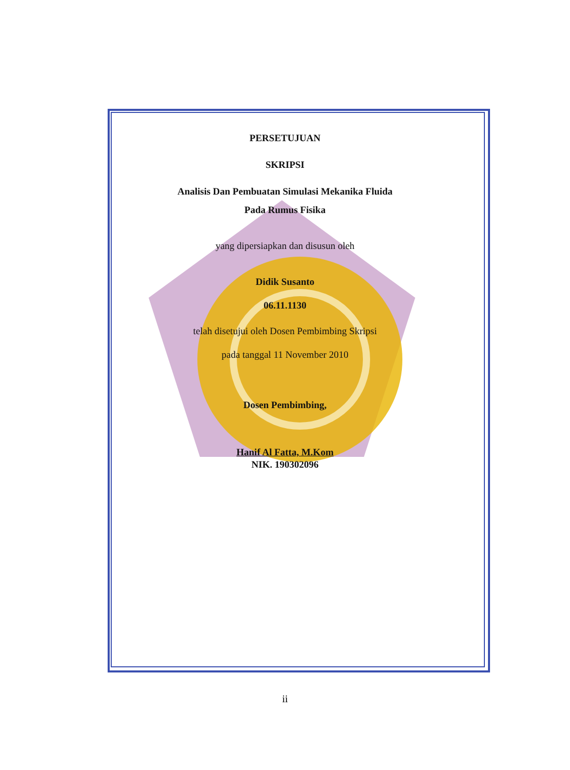PERSETUJUAN
SKRIPSI
Analisis Dan Pembuatan Simulasi Mekanika Fluida
Pada Rumus Fisika
yang dipersiapkan dan disusun oleh
Didik Susanto
06.11.1130
telah disetujui oleh Dosen Pembimbing Skripsi
pada tanggal 11 November 2010
Dosen Pembimbing,
Hanif Al Fatta, M.Kom
NIK. 190302096
ii